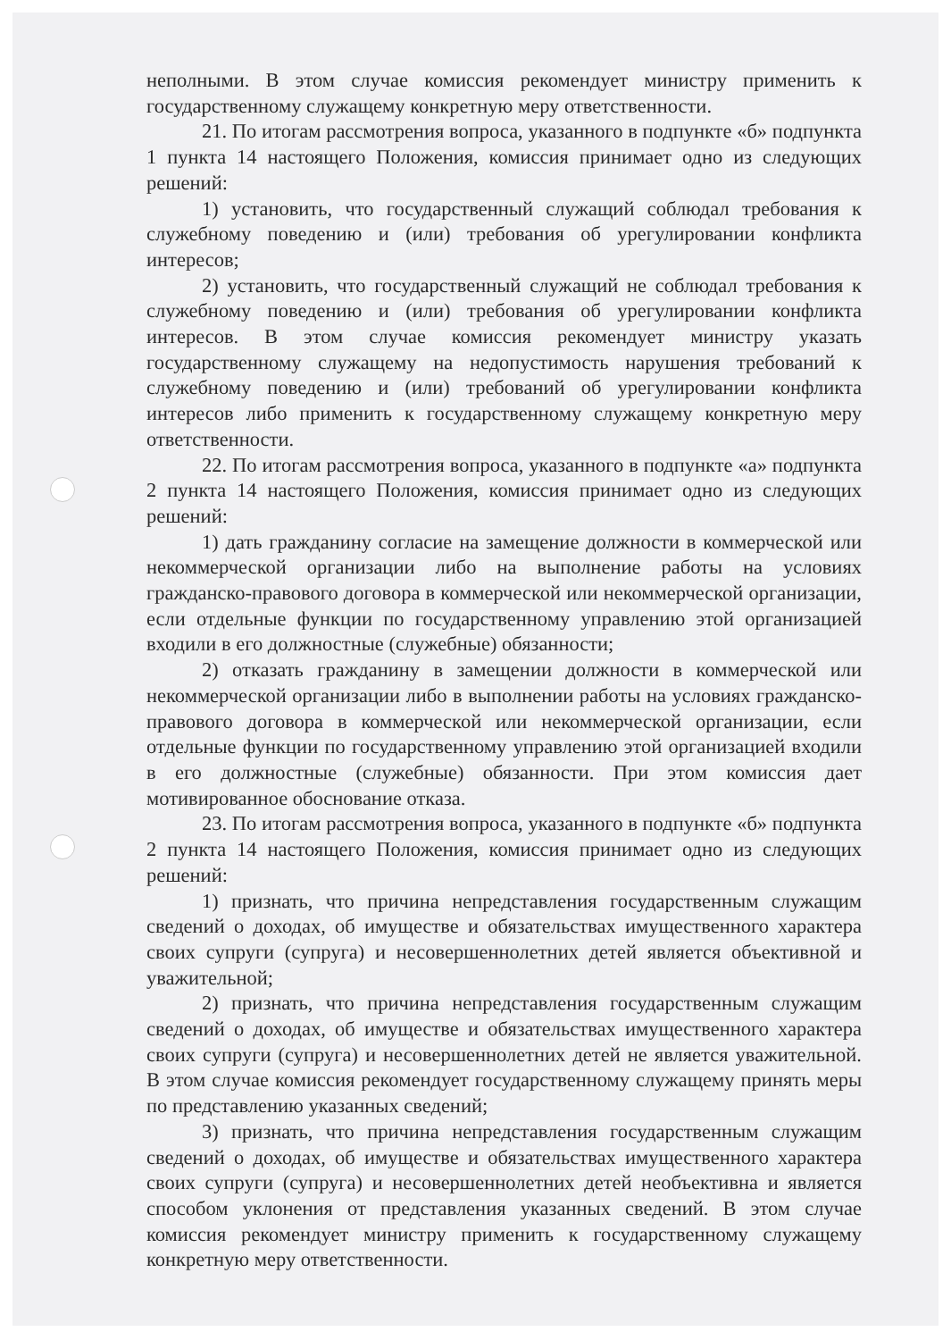неполными. В этом случае комиссия рекомендует министру применить к государственному служащему конкретную меру ответственности.
21. По итогам рассмотрения вопроса, указанного в подпункте «б» подпункта 1 пункта 14 настоящего Положения, комиссия принимает одно из следующих решений:
1) установить, что государственный служащий соблюдал требования к служебному поведению и (или) требования об урегулировании конфликта интересов;
2) установить, что государственный служащий не соблюдал требования к служебному поведению и (или) требования об урегулировании конфликта интересов. В этом случае комиссия рекомендует министру указать государственному служащему на недопустимость нарушения требований к служебному поведению и (или) требований об урегулировании конфликта интересов либо применить к государственному служащему конкретную меру ответственности.
22. По итогам рассмотрения вопроса, указанного в подпункте «а» подпункта 2 пункта 14 настоящего Положения, комиссия принимает одно из следующих решений:
1) дать гражданину согласие на замещение должности в коммерческой или некоммерческой организации либо на выполнение работы на условиях гражданско-правового договора в коммерческой или некоммерческой организации, если отдельные функции по государственному управлению этой организацией входили в его должностные (служебные) обязанности;
2) отказать гражданину в замещении должности в коммерческой или некоммерческой организации либо в выполнении работы на условиях гражданско-правового договора в коммерческой или некоммерческой организации, если отдельные функции по государственному управлению этой организацией входили в его должностные (служебные) обязанности. При этом комиссия дает мотивированное обоснование отказа.
23. По итогам рассмотрения вопроса, указанного в подпункте «б» подпункта 2 пункта 14 настоящего Положения, комиссия принимает одно из следующих решений:
1) признать, что причина непредставления государственным служащим сведений о доходах, об имуществе и обязательствах имущественного характера своих супруги (супруга) и несовершеннолетних детей является объективной и уважительной;
2) признать, что причина непредставления государственным служащим сведений о доходах, об имуществе и обязательствах имущественного характера своих супруги (супруга) и несовершеннолетних детей не является уважительной. В этом случае комиссия рекомендует государственному служащему принять меры по представлению указанных сведений;
3) признать, что причина непредставления государственным служащим сведений о доходах, об имуществе и обязательствах имущественного характера своих супруги (супруга) и несовершеннолетних детей необъективна и является способом уклонения от представления указанных сведений. В этом случае комиссия рекомендует министру применить к государственному служащему конкретную меру ответственности.